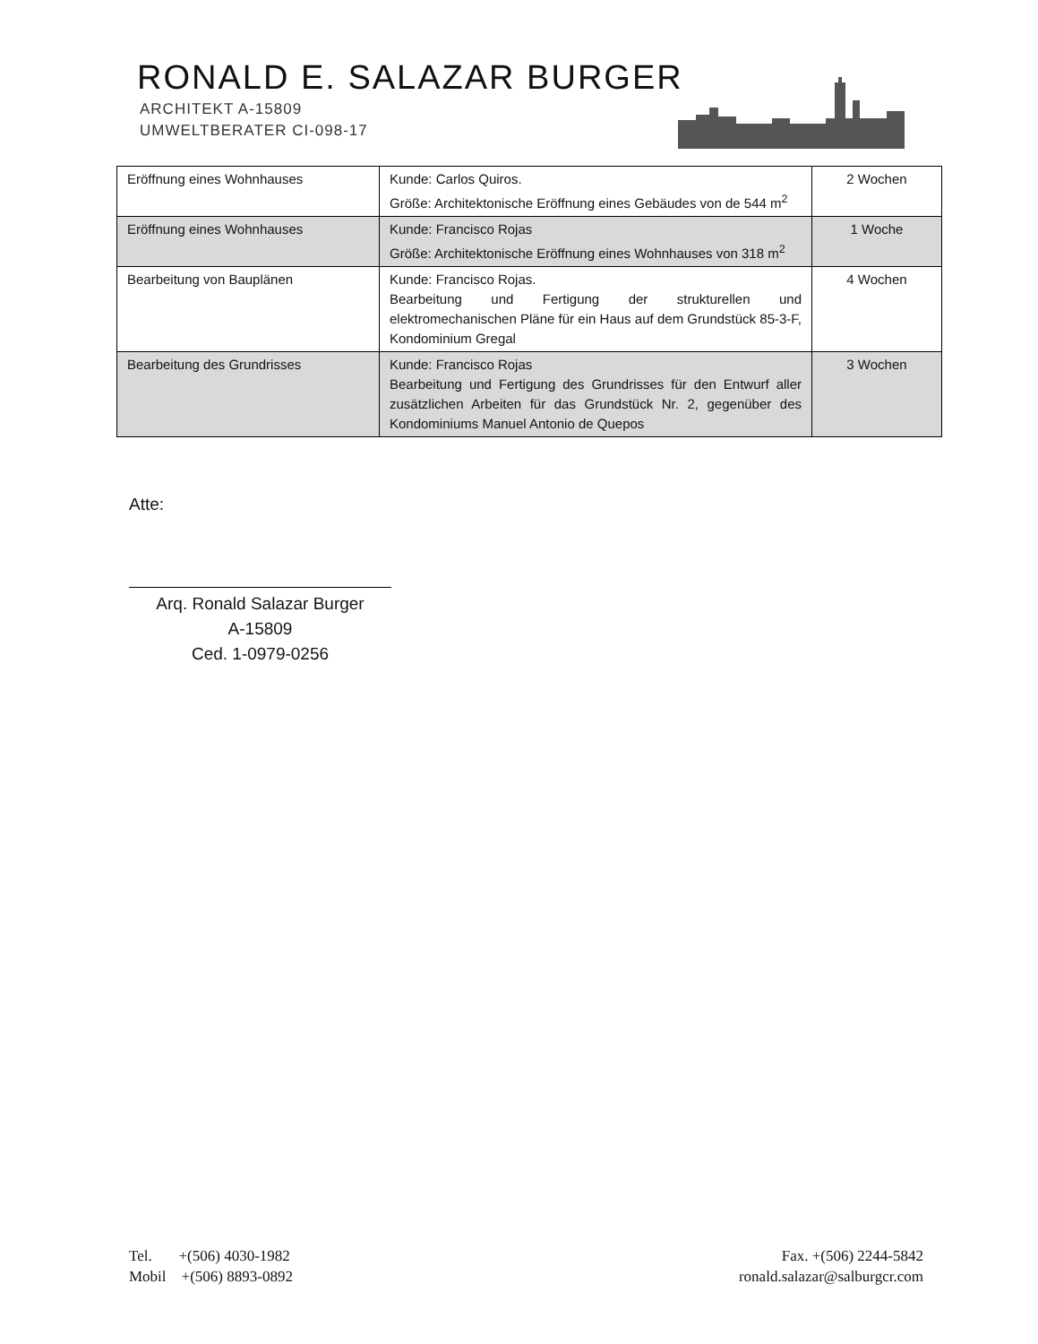RONALD E. SALAZAR BURGER
ARCHITEKT A-15809
UMWELTBERATER CI-098-17
| Eröffnung eines Wohnhauses | Kunde: Carlos Quiros. Größe: Architektonische Eröffnung eines Gebäudes von de 544 m<sup>2</sup> | 2 Wochen |
| Eröffnung eines Wohnhauses | Kunde: Francisco Rojas Größe: Architektonische Eröffnung eines Wohnhauses von 318 m<sup>2</sup> | 1 Woche |
| Bearbeitung von Bauplänen | Kunde: Francisco Rojas. Bearbeitung und Fertigung der strukturellen und elektromechanischen Pläne für ein Haus auf dem Grundstück 85-3-F, Kondominium Gregal | 4 Wochen |
| Bearbeitung des Grundrisses | Kunde: Francisco Rojas Bearbeitung und Fertigung des Grundrisses für den Entwurf aller zusätzlichen Arbeiten für das Grundstück Nr. 2, gegenüber des Kondominiums Manuel Antonio de Quepos | 3 Wochen |
Atte:
Arq. Ronald Salazar Burger
A-15809
Ced. 1-0979-0256
Tel. +(506) 4030-1982
Mobil +(506) 8893-0892
Fax. +(506) 2244-5842
ronald.salazar@salburgcr.com